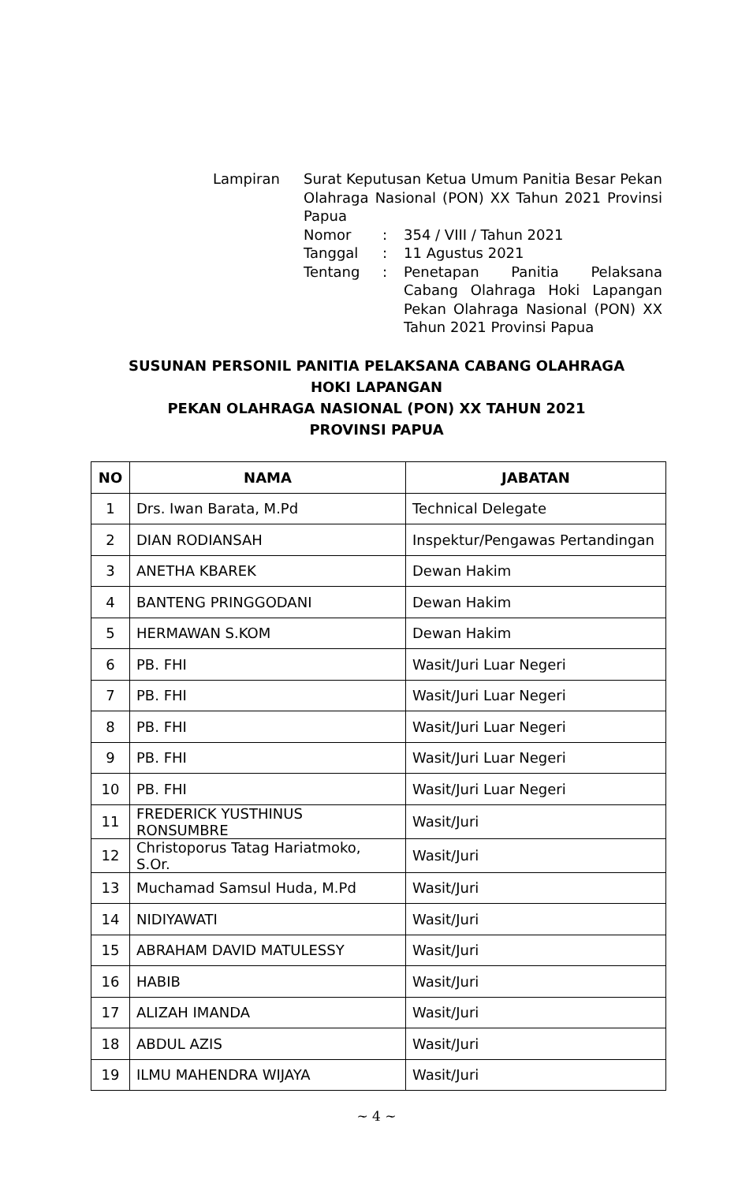| Lampiran | Surat Keputusan Ketua Umum Panitia Besar Pekan Olahraga Nasional (PON) XX Tahun 2021 Provinsi Papua | | |
| | Nomor | : | 354 / VIII / Tahun 2021 |
| | Tanggal | : | 11 Agustus 2021 |
| | Tentang | : | Penetapan Panitia Pelaksana Cabang Olahraga Hoki Lapangan Pekan Olahraga Nasional (PON) XX Tahun 2021 Provinsi Papua |
SUSUNAN PERSONIL PANITIA PELAKSANA CABANG OLAHRAGA
HOKI LAPANGAN
PEKAN OLAHRAGA NASIONAL (PON) XX TAHUN 2021
PROVINSI PAPUA
| NO | NAMA | JABATAN |
| --- | --- | --- |
| 1 | Drs. Iwan Barata, M.Pd | Technical Delegate |
| 2 | DIAN RODIANSAH | Inspektur/Pengawas Pertandingan |
| 3 | ANETHA KBAREK | Dewan Hakim |
| 4 | BANTENG PRINGGODANI | Dewan Hakim |
| 5 | HERMAWAN S.KOM | Dewan Hakim |
| 6 | PB. FHI | Wasit/Juri Luar Negeri |
| 7 | PB. FHI | Wasit/Juri Luar Negeri |
| 8 | PB. FHI | Wasit/Juri Luar Negeri |
| 9 | PB. FHI | Wasit/Juri Luar Negeri |
| 10 | PB. FHI | Wasit/Juri Luar Negeri |
| 11 | FREDERICK YUSTHINUS RONSUMBRE | Wasit/Juri |
| 12 | Christoporus Tatag Hariatmoko, S.Or. | Wasit/Juri |
| 13 | Muchamad Samsul Huda, M.Pd | Wasit/Juri |
| 14 | NIDIYAWATI | Wasit/Juri |
| 15 | ABRAHAM DAVID MATULESSY | Wasit/Juri |
| 16 | HABIB | Wasit/Juri |
| 17 | ALIZAH IMANDA | Wasit/Juri |
| 18 | ABDUL AZIS | Wasit/Juri |
| 19 | ILMU MAHENDRA WIJAYA | Wasit/Juri |
~ 4 ~